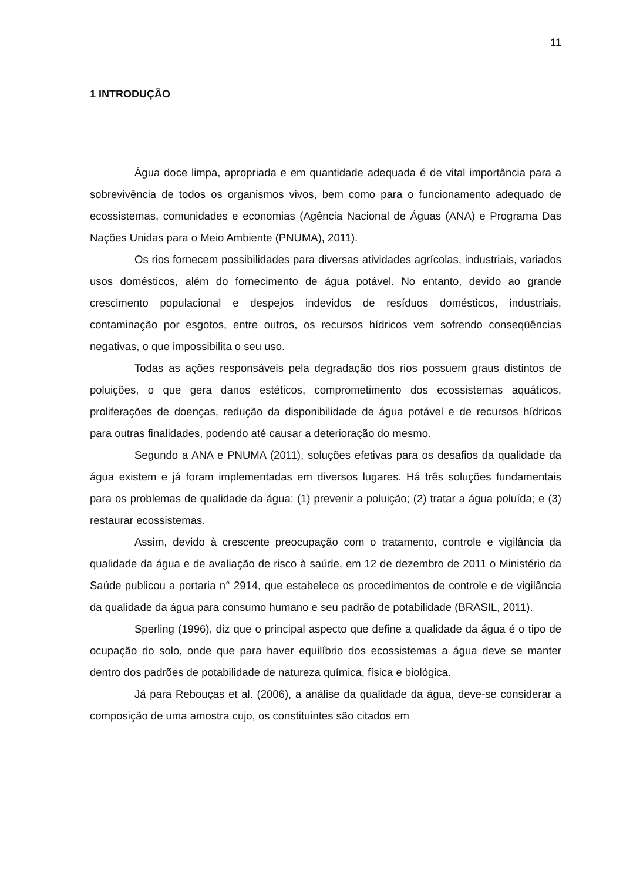11
1 INTRODUÇÃO
Água doce limpa, apropriada e em quantidade adequada é de vital importância para a sobrevivência de todos os organismos vivos, bem como para o funcionamento adequado de ecossistemas, comunidades e economias (Agência Nacional de Águas (ANA) e Programa Das Nações Unidas para o Meio Ambiente (PNUMA), 2011).
Os rios fornecem possibilidades para diversas atividades agrícolas, industriais, variados usos domésticos, além do fornecimento de água potável. No entanto, devido ao grande crescimento populacional e despejos indevidos de resíduos domésticos, industriais, contaminação por esgotos, entre outros, os recursos hídricos vem sofrendo conseqüências negativas, o que impossibilita o seu uso.
Todas as ações responsáveis pela degradação dos rios possuem graus distintos de poluições, o que gera danos estéticos, comprometimento dos ecossistemas aquáticos, proliferações de doenças, redução da disponibilidade de água potável e de recursos hídricos para outras finalidades, podendo até causar a deterioração do mesmo.
Segundo a ANA e PNUMA (2011), soluções efetivas para os desafios da qualidade da água existem e já foram implementadas em diversos lugares. Há três soluções fundamentais para os problemas de qualidade da água: (1) prevenir a poluição; (2) tratar a água poluída; e (3) restaurar ecossistemas.
Assim, devido à crescente preocupação com o tratamento, controle e vigilância da qualidade da água e de avaliação de risco à saúde, em 12 de dezembro de 2011 o Ministério da Saúde publicou a portaria n° 2914, que estabelece os procedimentos de controle e de vigilância da qualidade da água para consumo humano e seu padrão de potabilidade (BRASIL, 2011).
Sperling (1996), diz que o principal aspecto que define a qualidade da água é o tipo de ocupação do solo, onde que para haver equilíbrio dos ecossistemas a água deve se manter dentro dos padrões de potabilidade de natureza química, física e biológica.
Já para Rebouças et al. (2006), a análise da qualidade da água, deve-se considerar a composição de uma amostra cujo, os constituintes são citados em